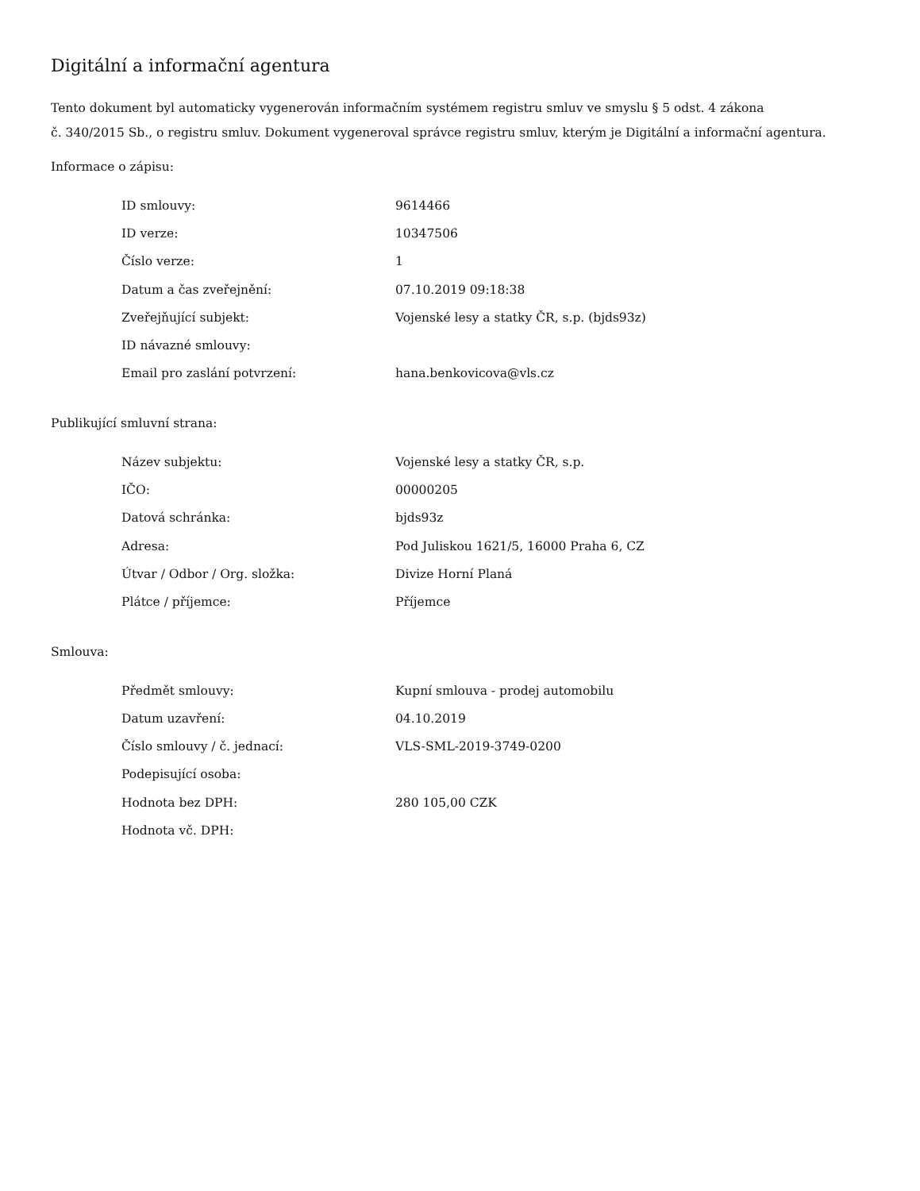Digitální a informační agentura
Tento dokument byl automaticky vygenerován informačním systémem registru smluv ve smyslu § 5 odst. 4 zákona
č. 340/2015 Sb., o registru smluv. Dokument vygeneroval správce registru smluv, kterým je Digitální a informační agentura.
Informace o zápisu:
| ID smlouvy: | 9614466 |
| ID verze: | 10347506 |
| Číslo verze: | 1 |
| Datum a čas zveřejnění: | 07.10.2019 09:18:38 |
| Zveřejňující subjekt: | Vojenské lesy a statky ČR, s.p. (bjds93z) |
| ID návazné smlouvy: | |
| Email pro zaslání potvrzení: | hana.benkovicova@vls.cz |
Publikující smluvní strana:
| Název subjektu: | Vojenské lesy a statky ČR, s.p. |
| IČO: | 00000205 |
| Datová schránka: | bjds93z |
| Adresa: | Pod Juliskou 1621/5, 16000 Praha 6, CZ |
| Útvar / Odbor / Org. složka: | Divize Horní Planá |
| Plátce / příjemce: | Příjemce |
Smlouva:
| Předmět smlouvy: | Kupní smlouva - prodej automobilu |
| Datum uzavření: | 04.10.2019 |
| Číslo smlouvy / č. jednací: | VLS-SML-2019-3749-0200 |
| Podepisující osoba: | |
| Hodnota bez DPH: | 280 105,00 CZK |
| Hodnota vč. DPH: | |